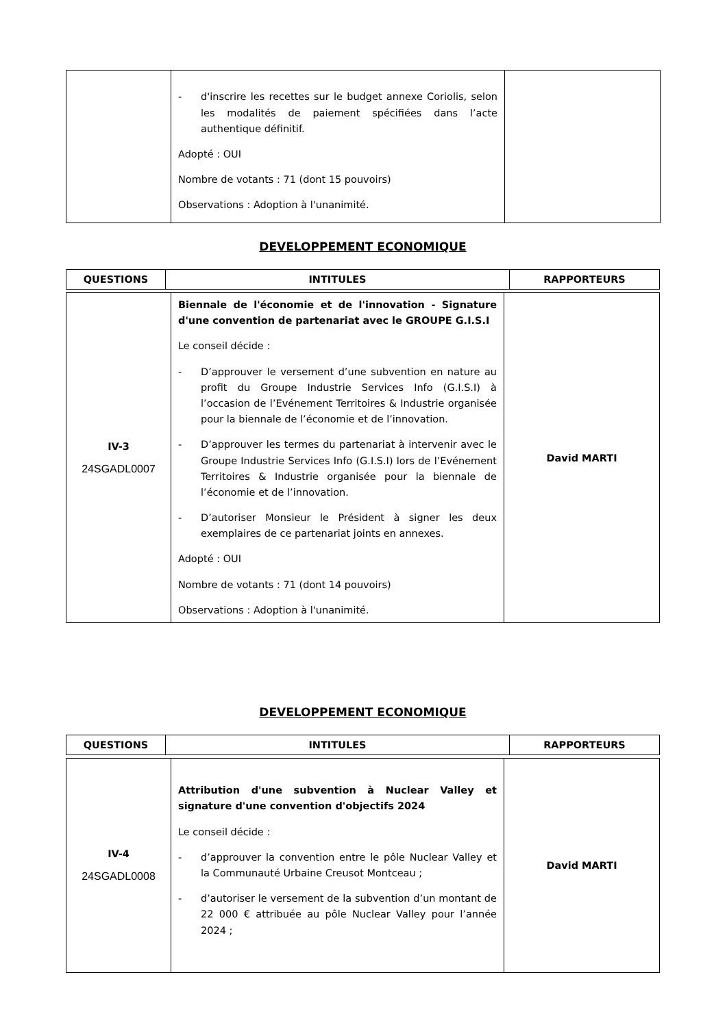| | - d'inscrire les recettes sur le budget annexe Coriolis, selon les modalités de paiement spécifiées dans l’acte authentique définitif. Adopté : OUI Nombre de votants : 71 (dont 15 pouvoirs) Observations : Adoption à l'unanimité. | |
DEVELOPPEMENT ECONOMIQUE
| QUESTIONS | INTITULES | RAPPORTEURS |
| --- | --- | --- |
| IV-3 24SGADL0007 | Biennale de l'économie et de l'innovation - Signature d'une convention de partenariat avec le GROUPE G.I.S.I Le conseil décide : - D’approuver le versement d’une subvention en nature au profit du Groupe Industrie Services Info (G.I.S.I) à l’occasion de l’Evénement Territoires & Industrie organisée pour la biennale de l’économie et de l’innovation. - D’approuver les termes du partenariat à intervenir avec le Groupe Industrie Services Info (G.I.S.I) lors de l’Evénement Territoires & Industrie organisée pour la biennale de l’économie et de l’innovation. - D’autoriser Monsieur le Président à signer les deux exemplaires de ce partenariat joints en annexes. Adopté : OUI Nombre de votants : 71 (dont 14 pouvoirs) Observations : Adoption à l'unanimité. | David MARTI |
DEVELOPPEMENT ECONOMIQUE
| QUESTIONS | INTITULES | RAPPORTEURS |
| --- | --- | --- |
| IV-4 24SGADL0008 | Attribution d'une subvention à Nuclear Valley et signature d'une convention d'objectifs 2024 Le conseil décide : - d’approuver la convention entre le pôle Nuclear Valley et la Communauté Urbaine Creusot Montceau ; - d’autoriser le versement de la subvention d’un montant de 22 000 € attribuée au pôle Nuclear Valley pour l’année 2024 ; | David MARTI |